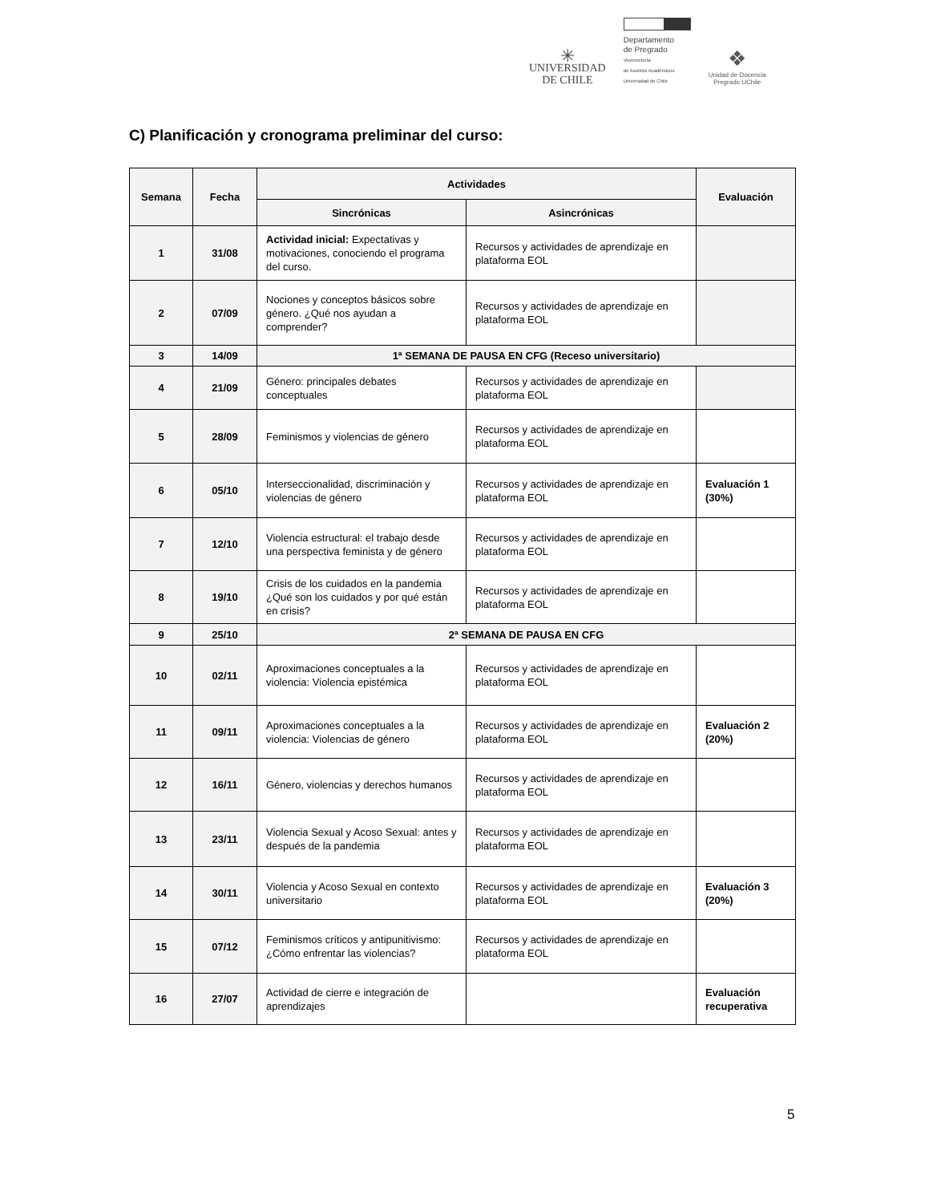✳
UNIVERSIDAD
DE CHILE
Departamento
de Pregrado
Vicerrectoría
de Asuntos Académicos
Universidad de Chile
❖
Unidad de Docencia
Pregrado UChile
C) Planificación y cronograma preliminar del curso:
| Semana | Fecha | Actividades | | Evaluación |
| --- | --- | --- | --- | --- |
| | | Sincrónicas | Asincrónicas | |
| 1 | 31/08 | Actividad inicial: Expectativas y motivaciones, conociendo el programa del curso. | Recursos y actividades de aprendizaje en plataforma EOL | |
| 2 | 07/09 | Nociones y conceptos básicos sobre género. ¿Qué nos ayudan a comprender? | Recursos y actividades de aprendizaje en plataforma EOL | |
| 3 | 14/09 | 1ª SEMANA DE PAUSA EN CFG (Receso universitario) | | |
| 4 | 21/09 | Género: principales debates conceptuales | Recursos y actividades de aprendizaje en plataforma EOL | |
| 5 | 28/09 | Feminismos y violencias de género | Recursos y actividades de aprendizaje en plataforma EOL | |
| 6 | 05/10 | Interseccionalidad, discriminación y violencias de género | Recursos y actividades de aprendizaje en plataforma EOL | Evaluación 1 (30%) |
| 7 | 12/10 | Violencia estructural: el trabajo desde una perspectiva feminista y de género | Recursos y actividades de aprendizaje en plataforma EOL | |
| 8 | 19/10 | Crisis de los cuidados en la pandemia ¿Qué son los cuidados y por qué están en crisis? | Recursos y actividades de aprendizaje en plataforma EOL | |
| 9 | 25/10 | 2ª SEMANA DE PAUSA EN CFG | | |
| 10 | 02/11 | Aproximaciones conceptuales a la violencia: Violencia epistémica | Recursos y actividades de aprendizaje en plataforma EOL | |
| 11 | 09/11 | Aproximaciones conceptuales a la violencia: Violencias de género | Recursos y actividades de aprendizaje en plataforma EOL | Evaluación 2 (20%) |
| 12 | 16/11 | Género, violencias y derechos humanos | Recursos y actividades de aprendizaje en plataforma EOL | |
| 13 | 23/11 | Violencia Sexual y Acoso Sexual: antes y después de la pandemia | Recursos y actividades de aprendizaje en plataforma EOL | |
| 14 | 30/11 | Violencia y Acoso Sexual en contexto universitario | Recursos y actividades de aprendizaje en plataforma EOL | Evaluación 3 (20%) |
| 15 | 07/12 | Feminismos críticos y antipunitivismo: ¿Cómo enfrentar las violencias? | Recursos y actividades de aprendizaje en plataforma EOL | |
| 16 | 27/07 | Actividad de cierre e integración de aprendizajes | | Evaluación recuperativa |
5